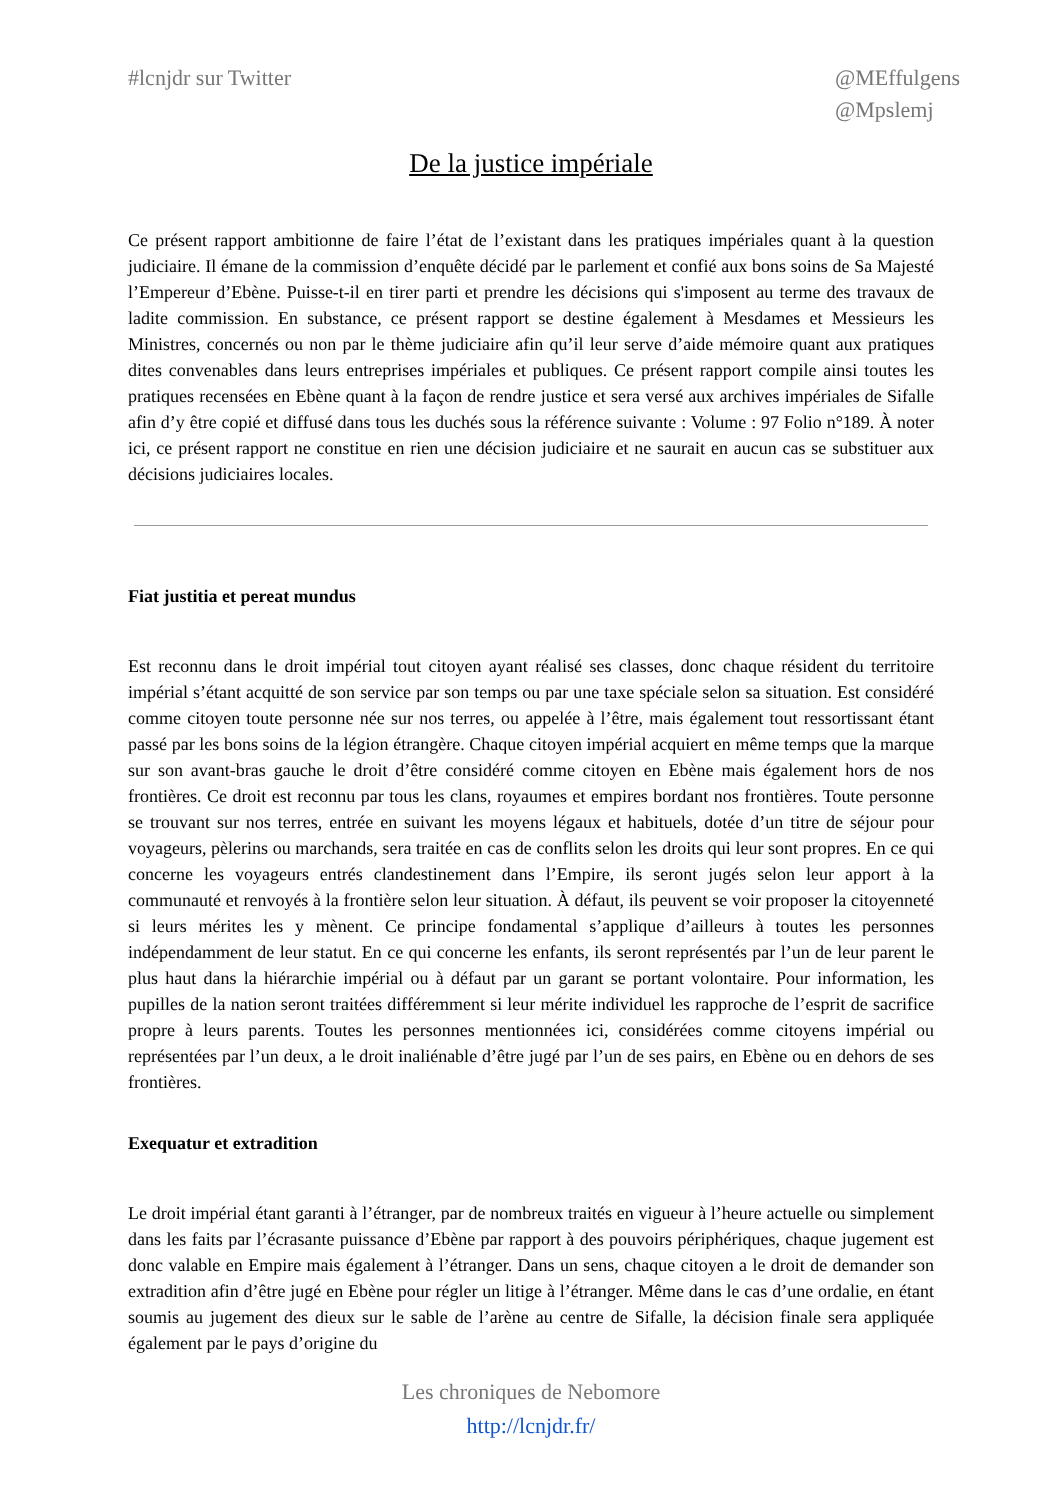#lcnjdr sur Twitter @MEffulgens
@Mpslemj
De la justice impériale
Ce présent rapport ambitionne de faire l’état de l’existant dans les pratiques impériales quant à la question judiciaire. Il émane de la commission d’enquête décidé par le parlement et confié aux bons soins de Sa Majesté l’Empereur d’Ebène. Puisse-t-il en tirer parti et prendre les décisions qui s'imposent au terme des travaux de ladite commission. En substance, ce présent rapport se destine également à Mesdames et Messieurs les Ministres, concernés ou non par le thème judiciaire afin qu’il leur serve d’aide mémoire quant aux pratiques dites convenables dans leurs entreprises impériales et publiques. Ce présent rapport compile ainsi toutes les pratiques recensées en Ebène quant à la façon de rendre justice et sera versé aux archives impériales de Sifalle afin d’y être copié et diffusé dans tous les duchés sous la référence suivante : Volume : 97 Folio n°189. À noter ici, ce présent rapport ne constitue en rien une décision judiciaire et ne saurait en aucun cas se substituer aux décisions judiciaires locales.
Fiat justitia et pereat mundus
Est reconnu dans le droit impérial tout citoyen ayant réalisé ses classes, donc chaque résident du territoire impérial s’étant acquitté de son service par son temps ou par une taxe spéciale selon sa situation. Est considéré comme citoyen toute personne née sur nos terres, ou appelée à l’être, mais également tout ressortissant étant passé par les bons soins de la légion étrangère. Chaque citoyen impérial acquiert en même temps que la marque sur son avant-bras gauche le droit d’être considéré comme citoyen en Ebène mais également hors de nos frontières. Ce droit est reconnu par tous les clans, royaumes et empires bordant nos frontières. Toute personne se trouvant sur nos terres, entrée en suivant les moyens légaux et habituels, dotée d’un titre de séjour pour voyageurs, pèlerins ou marchands, sera traitée en cas de conflits selon les droits qui leur sont propres. En ce qui concerne les voyageurs entrés clandestinement dans l’Empire, ils seront jugés selon leur apport à la communauté et renvoyés à la frontière selon leur situation. À défaut, ils peuvent se voir proposer la citoyenneté si leurs mérites les y mènent. Ce principe fondamental s’applique d’ailleurs à toutes les personnes indépendamment de leur statut. En ce qui concerne les enfants, ils seront représentés par l’un de leur parent le plus haut dans la hiérarchie impérial ou à défaut par un garant se portant volontaire. Pour information, les pupilles de la nation seront traitées différemment si leur mérite individuel les rapproche de l’esprit de sacrifice propre à leurs parents. Toutes les personnes mentionnées ici, considérées comme citoyens impérial ou représentées par l’un deux, a le droit inaliénable d’être jugé par l’un de ses pairs, en Ebène ou en dehors de ses frontières.
Exequatur et extradition
Le droit impérial étant garanti à l’étranger, par de nombreux traités en vigueur à l’heure actuelle ou simplement dans les faits par l’écrasante puissance d’Ebène par rapport à des pouvoirs périphériques, chaque jugement est donc valable en Empire mais également à l’étranger. Dans un sens, chaque citoyen a le droit de demander son extradition afin d’être jugé en Ebène pour régler un litige à l’étranger. Même dans le cas d’une ordalie, en étant soumis au jugement des dieux sur le sable de l’arène au centre de Sifalle, la décision finale sera appliquée également par le pays d’origine du
Les chroniques de Nebomore
http://lcnjdr.fr/